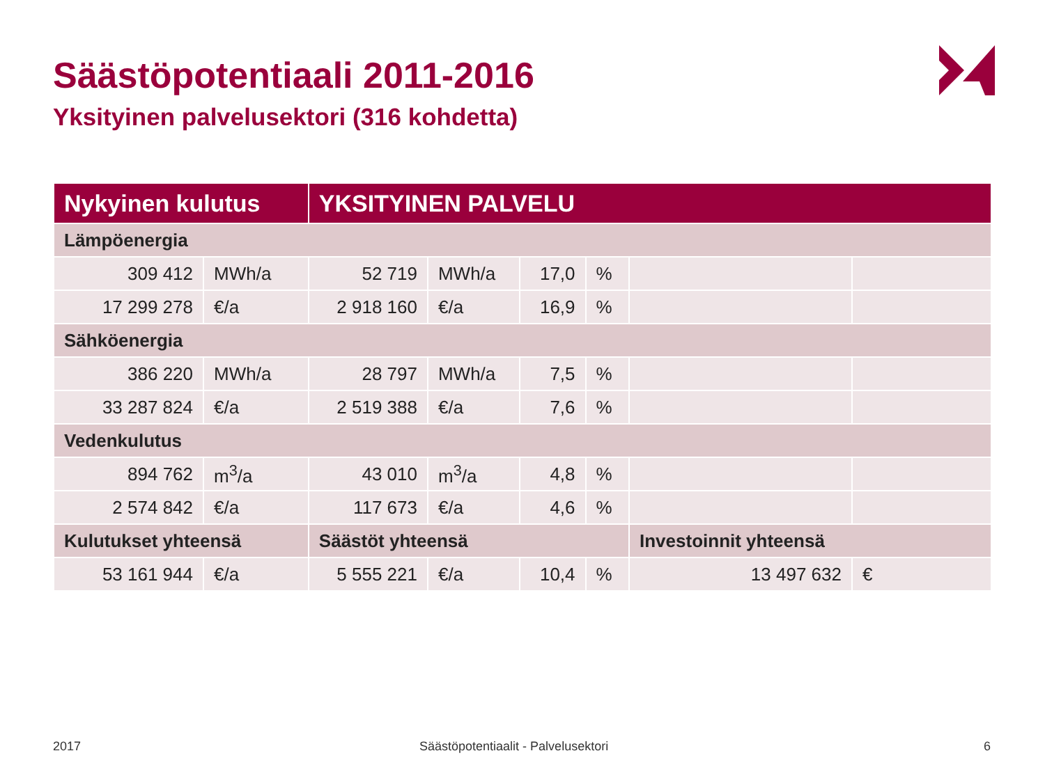Säästöpotentiaali 2011-2016
Yksityinen palvelusektori (316 kohdetta)
| Nykyinen kulutus | | YKSITYINEN PALVELU | | | | | |
| --- | --- | --- | --- | --- | --- | --- | --- |
| Lämpöenergia | | | | | | | |
| 309 412 | MWh/a | 52 719 | MWh/a | 17,0 | % | | |
| 17 299 278 | €/a | 2 918 160 | €/a | 16,9 | % | | |
| Sähköenergia | | | | | | | |
| 386 220 | MWh/a | 28 797 | MWh/a | 7,5 | % | | |
| 33 287 824 | €/a | 2 519 388 | €/a | 7,6 | % | | |
| Vedenkulutus | | | | | | | |
| 894 762 | m<sup>3</sup>/a | 43 010 | m<sup>3</sup>/a | 4,8 | % | | |
| 2 574 842 | €/a | 117 673 | €/a | 4,6 | % | | |
| Kulutukset yhteensä | | Säästöt yhteensä | | | | Investoinnit yhteensä | |
| 53 161 944 | €/a | 5 555 221 | €/a | 10,4 | % | 13 497 632 | € |
2017
Säästöpotentiaalit - Palvelusektori
6